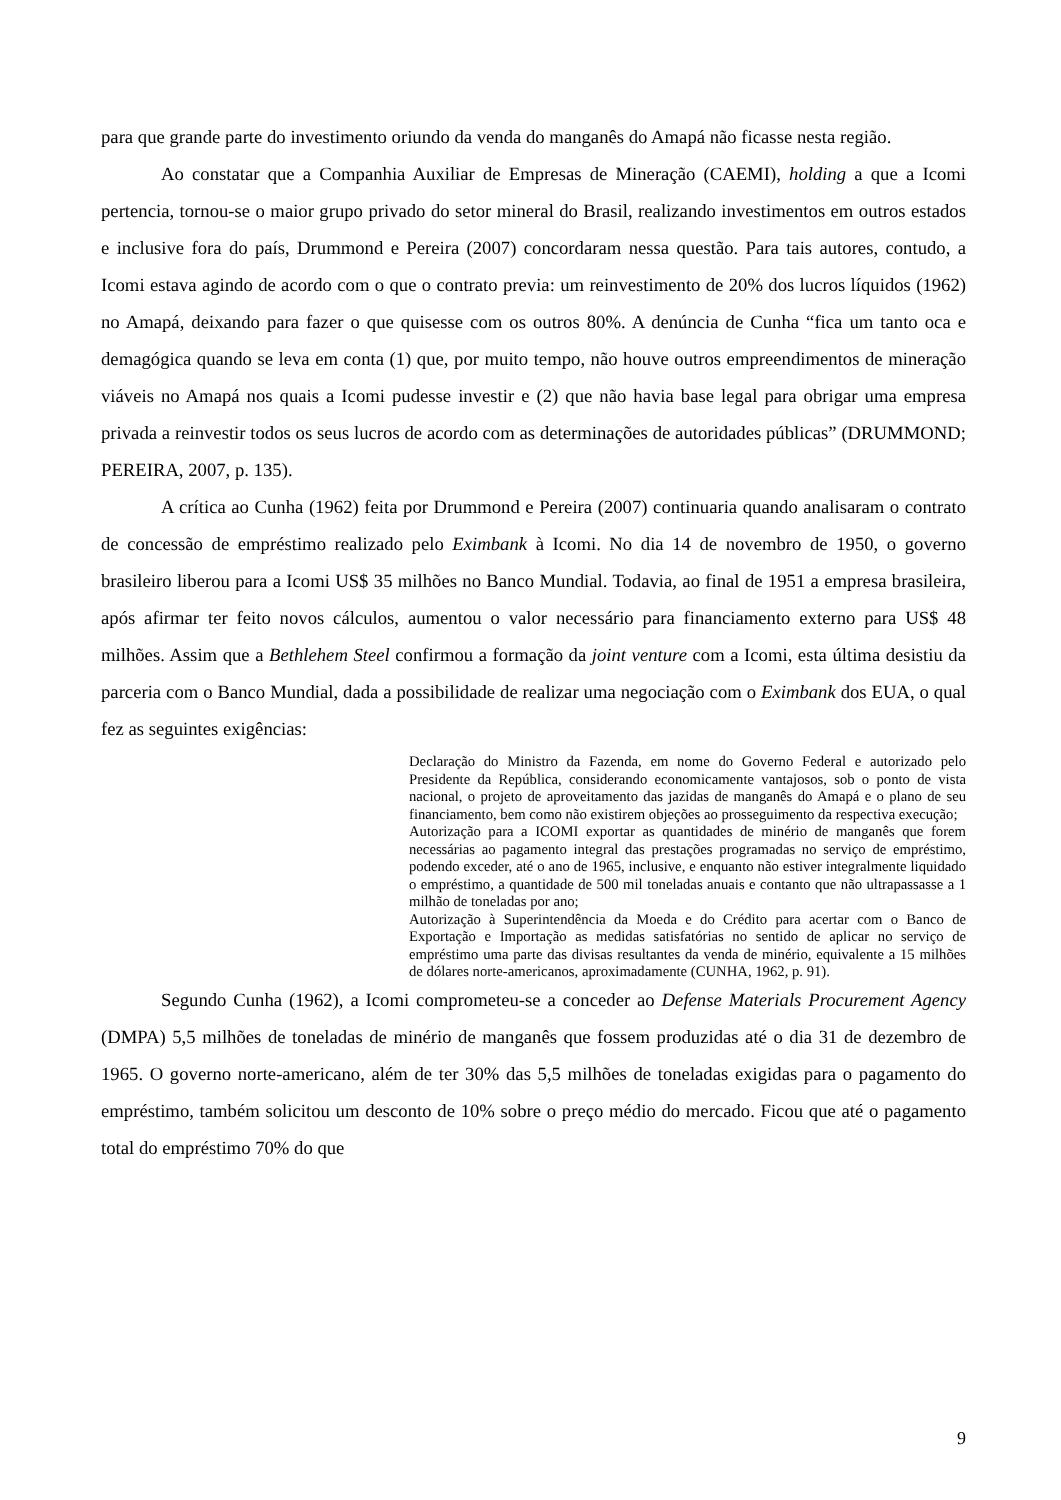para que grande parte do investimento oriundo da venda do manganês do Amapá não ficasse nesta região.
Ao constatar que a Companhia Auxiliar de Empresas de Mineração (CAEMI), holding a que a Icomi pertencia, tornou-se o maior grupo privado do setor mineral do Brasil, realizando investimentos em outros estados e inclusive fora do país, Drummond e Pereira (2007) concordaram nessa questão. Para tais autores, contudo, a Icomi estava agindo de acordo com o que o contrato previa: um reinvestimento de 20% dos lucros líquidos (1962) no Amapá, deixando para fazer o que quisesse com os outros 80%. A denúncia de Cunha “fica um tanto oca e demagógica quando se leva em conta (1) que, por muito tempo, não houve outros empreendimentos de mineração viáveis no Amapá nos quais a Icomi pudesse investir e (2) que não havia base legal para obrigar uma empresa privada a reinvestir todos os seus lucros de acordo com as determinações de autoridades públicas” (DRUMMOND; PEREIRA, 2007, p. 135).
A crítica ao Cunha (1962) feita por Drummond e Pereira (2007) continuaria quando analisaram o contrato de concessão de empréstimo realizado pelo Eximbank à Icomi. No dia 14 de novembro de 1950, o governo brasileiro liberou para a Icomi US$ 35 milhões no Banco Mundial. Todavia, ao final de 1951 a empresa brasileira, após afirmar ter feito novos cálculos, aumentou o valor necessário para financiamento externo para US$ 48 milhões. Assim que a Bethlehem Steel confirmou a formação da joint venture com a Icomi, esta última desistiu da parceria com o Banco Mundial, dada a possibilidade de realizar uma negociação com o Eximbank dos EUA, o qual fez as seguintes exigências:
Declaração do Ministro da Fazenda, em nome do Governo Federal e autorizado pelo Presidente da República, considerando economicamente vantajosos, sob o ponto de vista nacional, o projeto de aproveitamento das jazidas de manganês do Amapá e o plano de seu financiamento, bem como não existirem objeções ao prosseguimento da respectiva execução;
Autorização para a ICOMI exportar as quantidades de minério de manganês que forem necessárias ao pagamento integral das prestações programadas no serviço de empréstimo, podendo exceder, até o ano de 1965, inclusive, e enquanto não estiver integralmente liquidado o empréstimo, a quantidade de 500 mil toneladas anuais e contanto que não ultrapassasse a 1 milhão de toneladas por ano;
Autorização à Superintendência da Moeda e do Crédito para acertar com o Banco de Exportação e Importação as medidas satisfatórias no sentido de aplicar no serviço de empréstimo uma parte das divisas resultantes da venda de minério, equivalente a 15 milhões de dólares norte-americanos, aproximadamente (CUNHA, 1962, p. 91).
Segundo Cunha (1962), a Icomi comprometeu-se a conceder ao Defense Materials Procurement Agency (DMPA) 5,5 milhões de toneladas de minério de manganês que fossem produzidas até o dia 31 de dezembro de 1965. O governo norte-americano, além de ter 30% das 5,5 milhões de toneladas exigidas para o pagamento do empréstimo, também solicitou um desconto de 10% sobre o preço médio do mercado. Ficou que até o pagamento total do empréstimo 70% do que
9